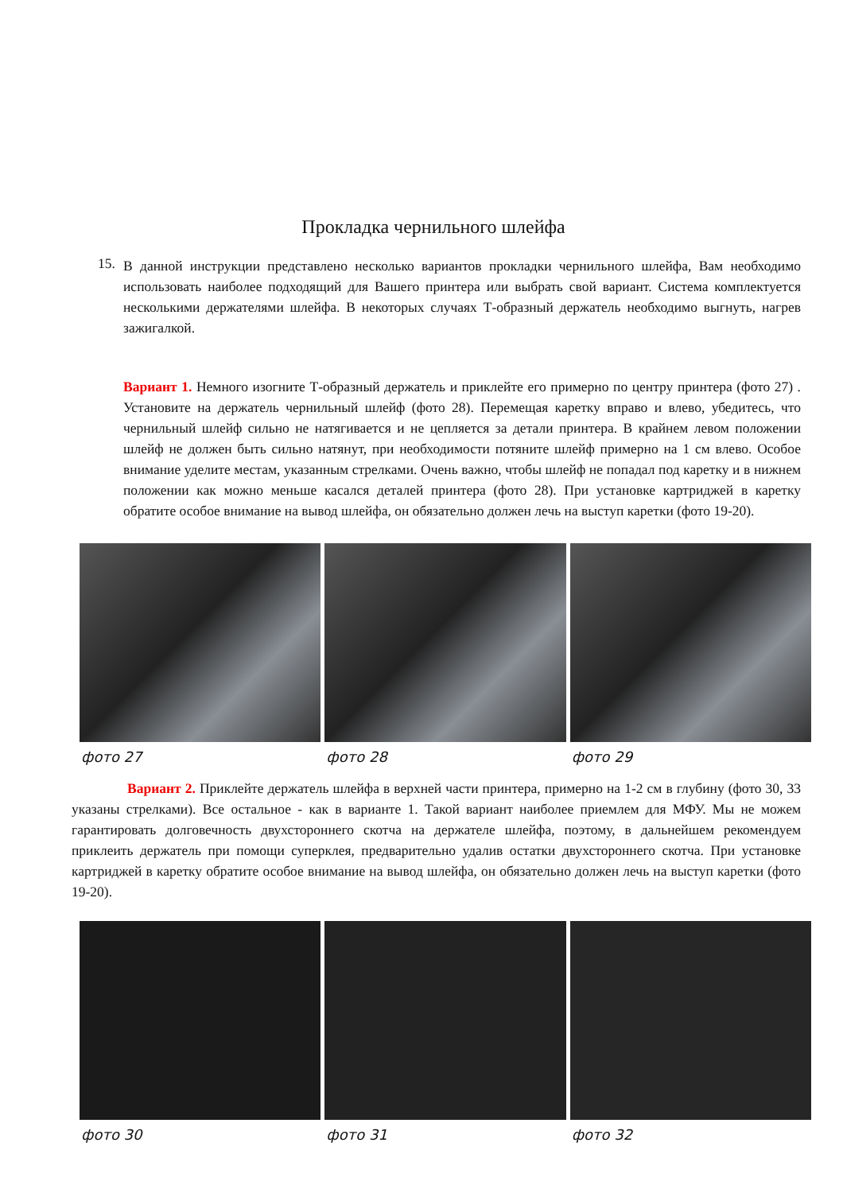Прокладка чернильного шлейфа
15.
В данной инструкции представлено несколько вариантов прокладки чернильного шлейфа, Вам необходимо использовать наиболее подходящий для Вашего принтера или выбрать свой вариант. Система комплектуется несколькими держателями шлейфа. В некоторых случаях Т-образный держатель необходимо выгнуть, нагрев зажигалкой.
Вариант 1. Немного изогните Т-образный держатель и приклейте его примерно по центру принтера (фото 27) . Установите на держатель чернильный шлейф (фото 28). Перемещая каретку вправо и влево, убедитесь, что чернильный шлейф сильно не натягивается и не цепляется за детали принтера. В крайнем левом положении шлейф не должен быть сильно натянут, при необходимости потяните шлейф примерно на 1 см влево. Особое внимание уделите местам, указанным стрелками. Очень важно, чтобы шлейф не попадал под каретку и в нижнем положении как можно меньше касался деталей принтера (фото 28). При установке картриджей в каретку обратите особое внимание на вывод шлейфа, он обязательно должен лечь на выступ каретки (фото 19-20).
фото 27 фото 28 фото 29
Вариант 2. Приклейте держатель шлейфа в верхней части принтера, примерно на 1-2 см в глубину (фото 30, 33 указаны стрелками). Все остальное - как в варианте 1. Такой вариант наиболее приемлем для МФУ. Мы не можем гарантировать долговечность двухстороннего скотча на держателе шлейфа, поэтому, в дальнейшем рекомендуем приклеить держатель при помощи суперклея, предварительно удалив остатки двухстороннего скотча. При установке картриджей в каретку обратите особое внимание на вывод шлейфа, он обязательно должен лечь на выступ каретки (фото 19-20).
фото 30 фото 31 фото 32